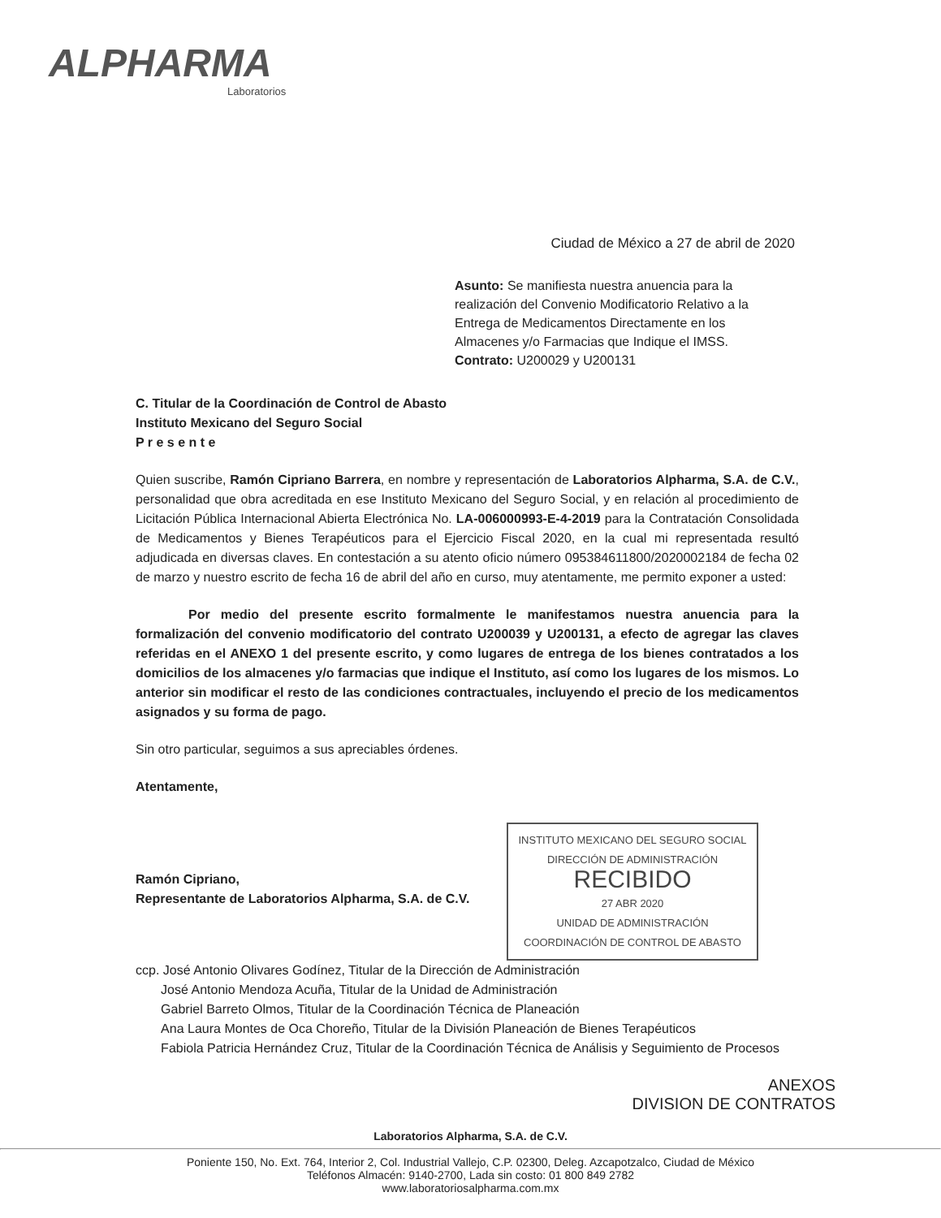ALPHARMA
Laboratorios
Ciudad de México a 27 de abril de 2020
Asunto: Se manifiesta nuestra anuencia para la realización del Convenio Modificatorio Relativo a la Entrega de Medicamentos Directamente en los Almacenes y/o Farmacias que Indique el IMSS.
Contrato: U200029 y U200131
C. Titular de la Coordinación de Control de Abasto
Instituto Mexicano del Seguro Social
P r e s e n t e
Quien suscribe, Ramón Cipriano Barrera, en nombre y representación de Laboratorios Alpharma, S.A. de C.V., personalidad que obra acreditada en ese Instituto Mexicano del Seguro Social, y en relación al procedimiento de Licitación Pública Internacional Abierta Electrónica No. LA-006000993-E-4-2019 para la Contratación Consolidada de Medicamentos y Bienes Terapéuticos para el Ejercicio Fiscal 2020, en la cual mi representada resultó adjudicada en diversas claves. En contestación a su atento oficio número 095384611800/2020002184 de fecha 02 de marzo y nuestro escrito de fecha 16 de abril del año en curso, muy atentamente, me permito exponer a usted:
Por medio del presente escrito formalmente le manifestamos nuestra anuencia para la formalización del convenio modificatorio del contrato U200039 y U200131, a efecto de agregar las claves referidas en el ANEXO 1 del presente escrito, y como lugares de entrega de los bienes contratados a los domicilios de los almacenes y/o farmacias que indique el Instituto, así como los lugares de los mismos. Lo anterior sin modificar el resto de las condiciones contractuales, incluyendo el precio de los medicamentos asignados y su forma de pago.
Sin otro particular, seguimos a sus apreciables órdenes.
Atentamente,
INSTITUTO MEXICANO DEL SEGURO SOCIAL
DIRECCIÓN DE ADMINISTRACIÓN
RECIBIDO
27 ABR 2020
UNIDAD DE ADMINISTRACIÓN
COORDINACIÓN DE CONTROL DE ABASTO
Ramón Cipriano,
Representante de Laboratorios Alpharma, S.A. de C.V.
ccp. José Antonio Olivares Godínez, Titular de la Dirección de Administración
José Antonio Mendoza Acuña, Titular de la Unidad de Administración
Gabriel Barreto Olmos, Titular de la Coordinación Técnica de Planeación
Ana Laura Montes de Oca Choreño, Titular de la División Planeación de Bienes Terapéuticos
Fabiola Patricia Hernández Cruz, Titular de la Coordinación Técnica de Análisis y Seguimiento de Procesos
ANEXOS
DIVISION DE CONTRATOS
Laboratorios Alpharma, S.A. de C.V.
Poniente 150, No. Ext. 764, Interior 2, Col. Industrial Vallejo, C.P. 02300, Deleg. Azcapotzalco, Ciudad de México
Teléfonos Almacén: 9140-2700, Lada sin costo: 01 800 849 2782
www.laboratoriosalpharma.com.mx